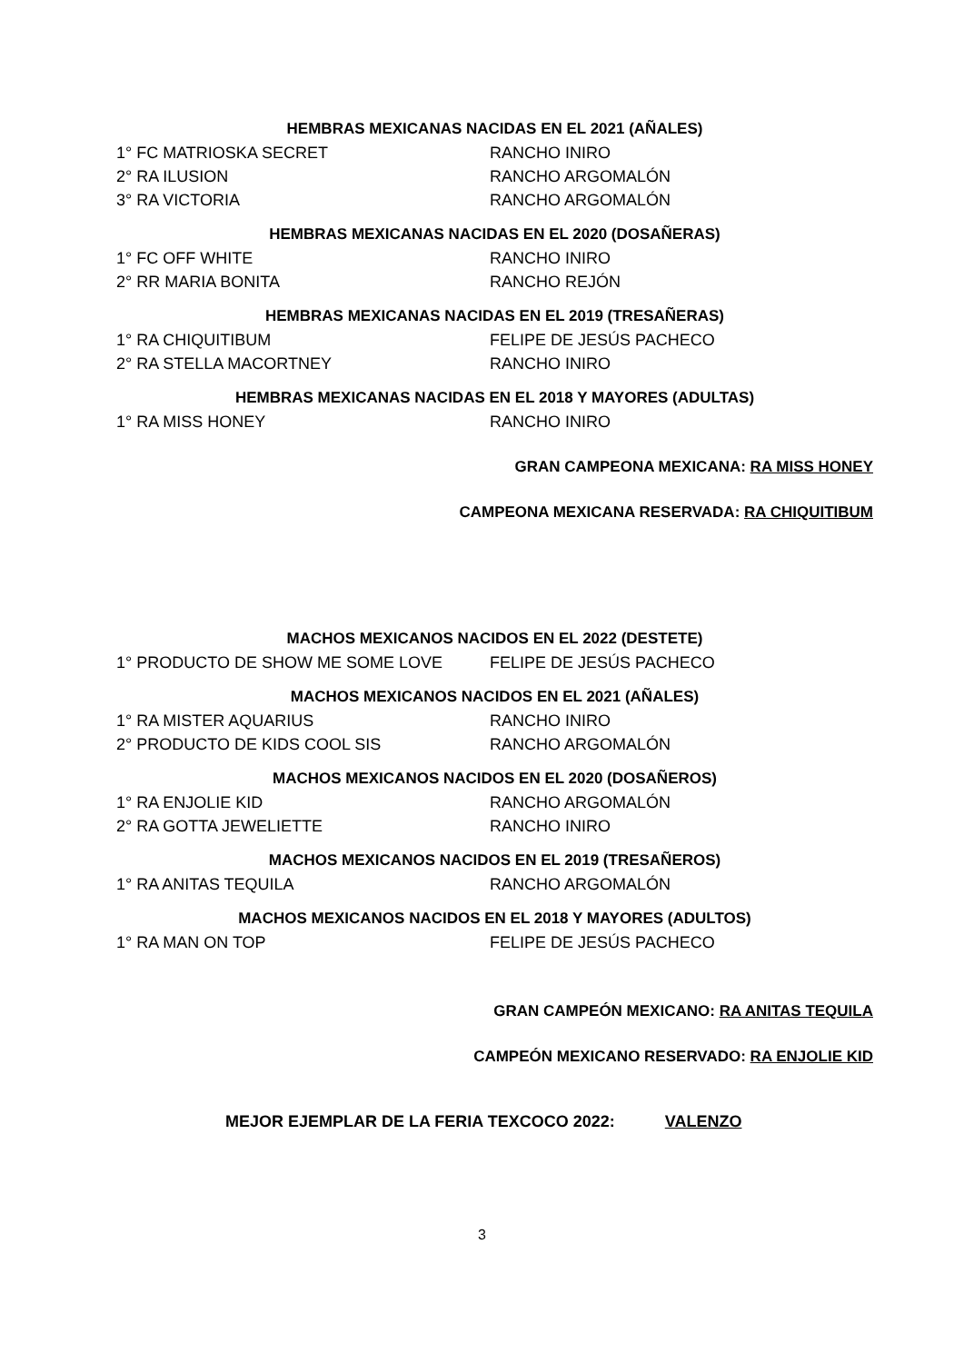HEMBRAS MEXICANAS NACIDAS EN EL 2021 (AÑALES)
1° FC MATRIOSKA SECRET RANCHO INIRO
2° RA ILUSION RANCHO ARGOMALÓN
3° RA VICTORIA RANCHO ARGOMALÓN
HEMBRAS MEXICANAS NACIDAS EN EL 2020 (DOSAÑERAS)
1° FC OFF WHITE RANCHO INIRO
2° RR MARIA BONITA RANCHO REJÓN
HEMBRAS MEXICANAS NACIDAS EN EL 2019 (TRESAÑERAS)
1° RA CHIQUITIBUM FELIPE DE JESÚS PACHECO
2° RA STELLA MACORTNEY RANCHO INIRO
HEMBRAS MEXICANAS NACIDAS EN EL 2018 Y MAYORES (ADULTAS)
1° RA MISS HONEY RANCHO INIRO
GRAN CAMPEONA MEXICANA: RA MISS HONEY
CAMPEONA MEXICANA RESERVADA: RA CHIQUITIBUM
MACHOS MEXICANOS NACIDOS EN EL 2022 (DESTETE)
1° PRODUCTO DE SHOW ME SOME LOVE FELIPE DE JESÚS PACHECO
MACHOS MEXICANOS NACIDOS EN EL 2021 (AÑALES)
1° RA MISTER AQUARIUS RANCHO INIRO
2° PRODUCTO DE KIDS COOL SIS RANCHO ARGOMALÓN
MACHOS MEXICANOS NACIDOS EN EL 2020 (DOSAÑEROS)
1° RA ENJOLIE KID RANCHO ARGOMALÓN
2° RA GOTTA JEWELIETTE RANCHO INIRO
MACHOS MEXICANOS NACIDOS EN EL 2019 (TRESAÑEROS)
1° RA ANITAS TEQUILA RANCHO ARGOMALÓN
MACHOS MEXICANOS NACIDOS EN EL 2018 Y MAYORES (ADULTOS)
1° RA MAN ON TOP FELIPE DE JESÚS PACHECO
GRAN CAMPEÓN MEXICANO: RA ANITAS TEQUILA
CAMPEÓN MEXICANO RESERVADO: RA ENJOLIE KID
MEJOR EJEMPLAR DE LA FERIA TEXCOCO 2022: VALENZO
3